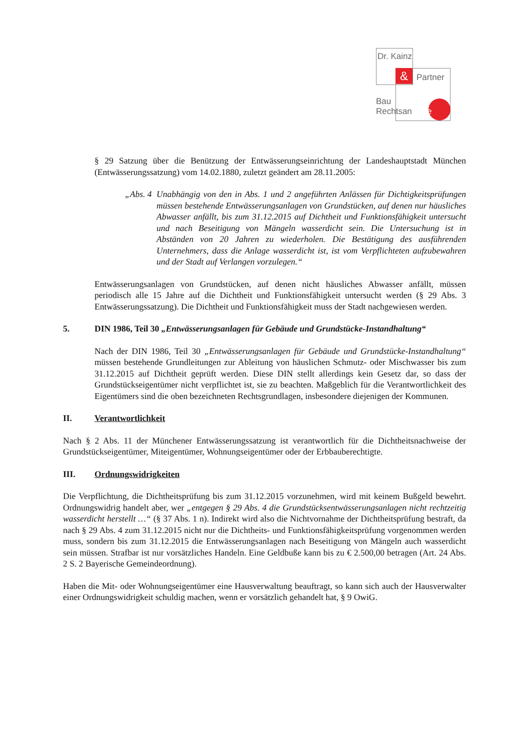&
Dr. Kainz
Partner
Bau
Rechtsanwälte
§ 29 Satzung über die Benützung der Entwässerungseinrichtung der Landeshauptstadt München (Entwässerungssatzung) vom 14.02.1880, zuletzt geändert am 28.11.2005:
„Abs. 4
Unabhängig von den in Abs. 1 und 2 angeführten Anlässen für Dichtigkeitsprüfungen müssen bestehende Entwässerungsanlagen von Grundstücken, auf denen nur häusliches Abwasser anfällt, bis zum 31.12.2015 auf Dichtheit und Funktionsfähigkeit untersucht und nach Beseitigung von Mängeln wasserdicht sein. Die Untersuchung ist in Abständen von 20 Jahren zu wiederholen. Die Bestätigung des ausführenden Unternehmers, dass die Anlage wasserdicht ist, ist vom Verpflichteten aufzubewahren und der Stadt auf Verlangen vorzulegen.“
Entwässerungsanlagen von Grundstücken, auf denen nicht häusliches Abwasser anfällt, müssen periodisch alle 15 Jahre auf die Dichtheit und Funktionsfähigkeit untersucht werden (§ 29 Abs. 3 Entwässerungssatzung). Die Dichtheit und Funktionsfähigkeit muss der Stadt nachgewiesen werden.
5. DIN 1986, Teil 30 „Entwässerungsanlagen für Gebäude und Grundstücke-Instandhaltung“
Nach der DIN 1986, Teil 30 „Entwässerungsanlagen für Gebäude und Grundstücke-Instandhaltung“ müssen bestehende Grundleitungen zur Ableitung von häuslichen Schmutz- oder Mischwasser bis zum 31.12.2015 auf Dichtheit geprüft werden. Diese DIN stellt allerdings kein Gesetz dar, so dass der Grundstückseigentümer nicht verpflichtet ist, sie zu beachten. Maßgeblich für die Verantwortlichkeit des Eigentümers sind die oben bezeichneten Rechtsgrundlagen, insbesondere diejenigen der Kommunen.
II. Verantwortlichkeit
Nach § 2 Abs. 11 der Münchener Entwässerungssatzung ist verantwortlich für die Dichtheitsnachweise der Grundstückseigentümer, Miteigentümer, Wohnungseigentümer oder der Erbbauberechtigte.
III. Ordnungswidrigkeiten
Die Verpflichtung, die Dichtheitsprüfung bis zum 31.12.2015 vorzunehmen, wird mit keinem Bußgeld bewehrt. Ordnungswidrig handelt aber, wer „entgegen § 29 Abs. 4 die Grundstücksentwässerungsanlagen nicht rechtzeitig wasserdicht herstellt …“ (§ 37 Abs. 1 n). Indirekt wird also die Nichtvornahme der Dichtheitsprüfung bestraft, da nach § 29 Abs. 4 zum 31.12.2015 nicht nur die Dichtheits- und Funktionsfähigkeitsprüfung vorgenommen werden muss, sondern bis zum 31.12.2015 die Entwässerungsanlagen nach Beseitigung von Mängeln auch wasserdicht sein müssen. Strafbar ist nur vorsätzliches Handeln. Eine Geldbuße kann bis zu € 2.500,00 betragen (Art. 24 Abs. 2 S. 2 Bayerische Gemeindeordnung).
Haben die Mit- oder Wohnungseigentümer eine Hausverwaltung beauftragt, so kann sich auch der Hausverwalter einer Ordnungswidrigkeit schuldig machen, wenn er vorsätzlich gehandelt hat, § 9 OwiG.